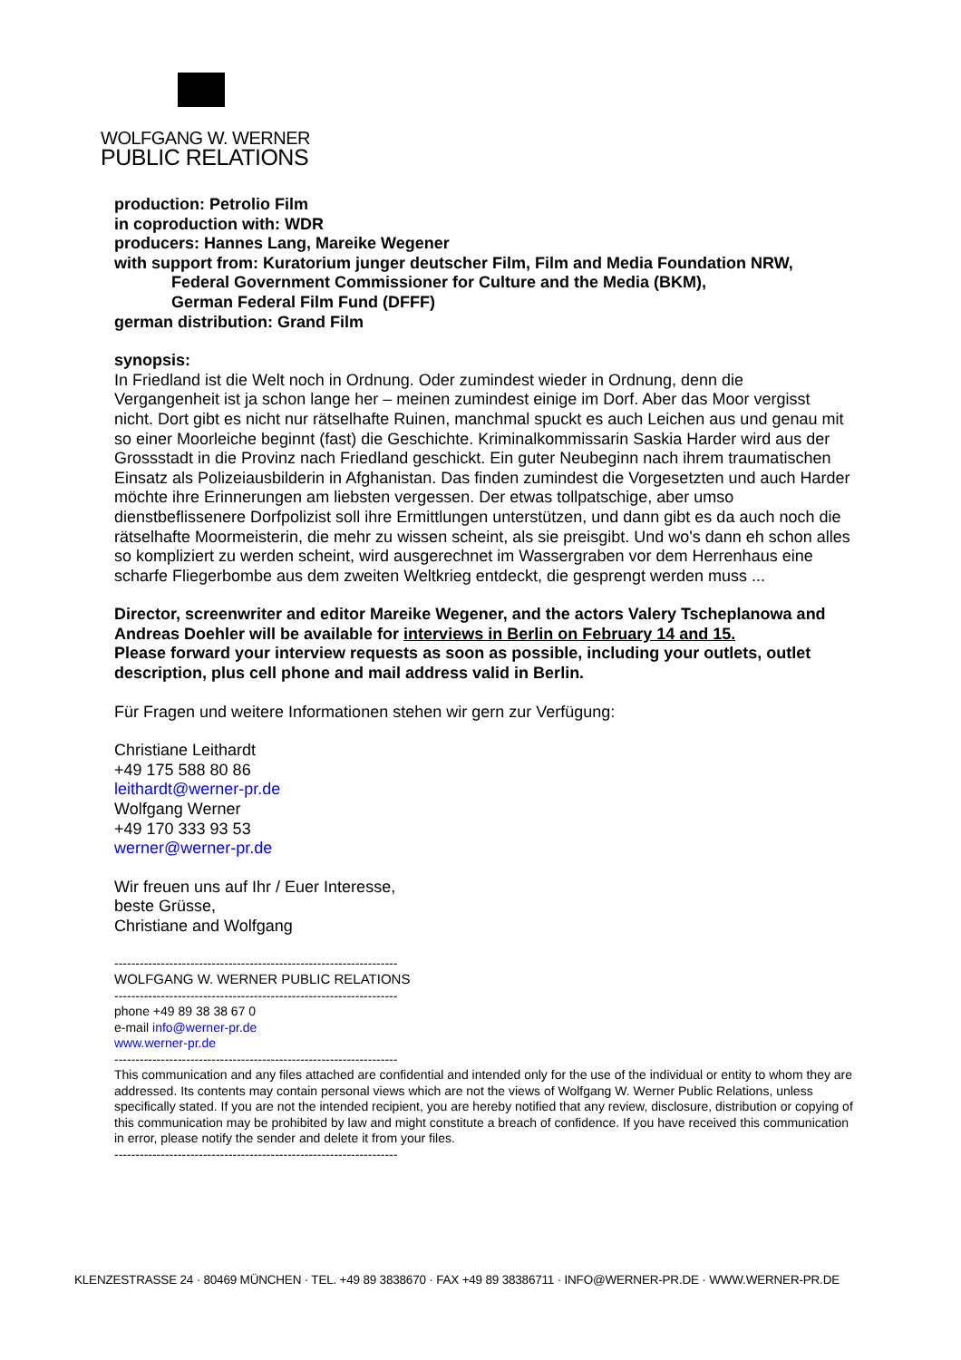WOLFGANG W. WERNER
PUBLIC RELATIONS
production: Petrolio Film
in coproduction with: WDR
producers: Hannes Lang, Mareike Wegener
with support from: Kuratorium junger deutscher Film, Film and Media Foundation NRW,
Federal Government Commissioner for Culture and the Media (BKM),
German Federal Film Fund (DFFF)
german distribution: Grand Film
synopsis:
In Friedland ist die Welt noch in Ordnung. Oder zumindest wieder in Ordnung, denn die Vergangenheit ist ja schon lange her – meinen zumindest einige im Dorf. Aber das Moor vergisst nicht. Dort gibt es nicht nur rätselhafte Ruinen, manchmal spuckt es auch Leichen aus und genau mit so einer Moorleiche beginnt (fast) die Geschichte. Kriminalkommissarin Saskia Harder wird aus der Grossstadt in die Provinz nach Friedland geschickt. Ein guter Neubeginn nach ihrem traumatischen Einsatz als Polizeiausbilderin in Afghanistan. Das finden zumindest die Vorgesetzten und auch Harder möchte ihre Erinnerungen am liebsten vergessen. Der etwas tollpatschige, aber umso dienstbeflissenere Dorfpolizist soll ihre Ermittlungen unterstützen, und dann gibt es da auch noch die rätselhafte Moormeisterin, die mehr zu wissen scheint, als sie preisgibt. Und wo's dann eh schon alles so kompliziert zu werden scheint, wird ausgerechnet im Wassergraben vor dem Herrenhaus eine scharfe Fliegerbombe aus dem zweiten Weltkrieg entdeckt, die gesprengt werden muss ...
Director, screenwriter and editor Mareike Wegener, and the actors Valery Tscheplanowa and Andreas Doehler will be available for interviews in Berlin on February 14 and 15.
Please forward your interview requests as soon as possible, including your outlets, outlet description, plus cell phone and mail address valid in Berlin.
Für Fragen und weitere Informationen stehen wir gern zur Verfügung:
Christiane Leithardt
+49 175 588 80 86
leithardt@werner-pr.de
Wolfgang Werner
+49 170 333 93 53
werner@werner-pr.de
Wir freuen uns auf Ihr / Euer Interesse,
beste Grüsse,
Christiane and Wolfgang
-------------------------------------------------------------------
WOLFGANG W. WERNER PUBLIC RELATIONS
-------------------------------------------------------------------
phone +49 89 38 38 67 0
e-mail info@werner-pr.de
www.werner-pr.de
-------------------------------------------------------------------
This communication and any files attached are confidential and intended only for the use of the individual or entity to whom they are addressed. Its contents may contain personal views which are not the views of Wolfgang W. Werner Public Relations, unless specifically stated. If you are not the intended recipient, you are hereby notified that any review, disclosure, distribution or copying of this communication may be prohibited by law and might constitute a breach of confidence. If you have received this communication in error, please notify the sender and delete it from your files.
-------------------------------------------------------------------
KLENZESTRASSE 24 · 80469 MÜNCHEN · TEL. +49 89 3838670 · FAX +49 89 38386711 · INFO@WERNER-PR.DE · WWW.WERNER-PR.DE